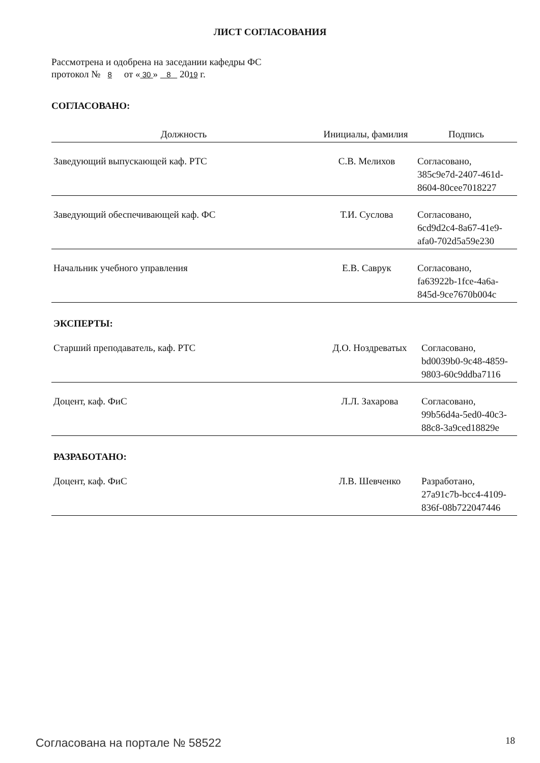ЛИСТ СОГЛАСОВАНИЯ
Рассмотрена и одобрена на заседании кафедры ФС
протокол № 8 от « 30 » 8 2019 г.
СОГЛАСОВАНО:
| Должность | Инициалы, фамилия | Подпись |
| --- | --- | --- |
| Заведующий выпускающей каф. РТС | С.В. Мелихов | Согласовано, 385c9e7d-2407-461d- 8604-80cee7018227 |
| Заведующий обеспечивающей каф. ФС | Т.И. Суслова | Согласовано, 6cd9d2c4-8a67-41e9- afa0-702d5a59e230 |
| Начальник учебного управления | Е.В. Саврук | Согласовано, fa63922b-1fce-4a6a- 845d-9ce7670b004c |
ЭКСПЕРТЫ:
| Старший преподаватель, каф. РТС | Д.О. Ноздреватых | Согласовано, bd0039b0-9c48-4859- 9803-60c9ddba7116 |
| Доцент, каф. ФиС | Л.Л. Захарова | Согласовано, 99b56d4a-5ed0-40c3- 88c8-3a9ced18829e |
РАЗРАБОТАНО:
| Доцент, каф. ФиС | Л.В. Шевченко | Разработано, 27a91c7b-bcc4-4109- 836f-08b722047446 |
Согласована на портале № 58522 18